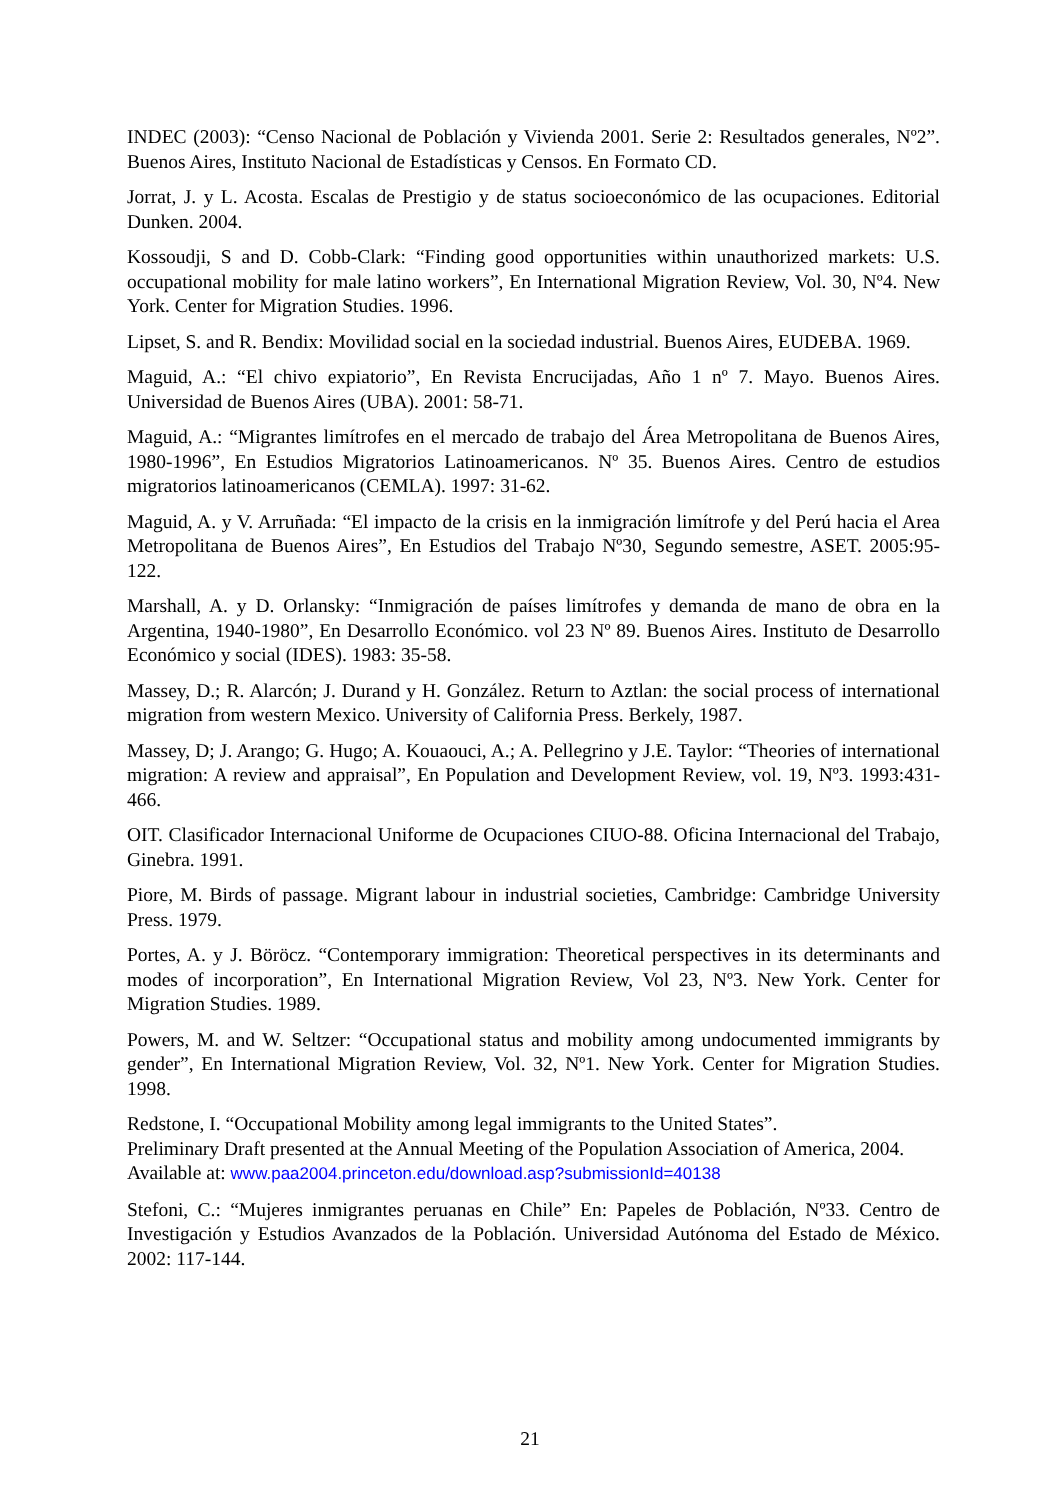INDEC (2003): “Censo Nacional de Población y Vivienda 2001. Serie 2: Resultados generales, Nº2”. Buenos Aires, Instituto Nacional de Estadísticas y Censos. En Formato CD.
Jorrat, J. y L. Acosta. Escalas de Prestigio y de status socioeconómico de las ocupaciones. Editorial Dunken. 2004.
Kossoudji, S and D. Cobb-Clark: “Finding good opportunities within unauthorized markets: U.S. occupational mobility for male latino workers”, En International Migration Review, Vol. 30, Nº4. New York. Center for Migration Studies. 1996.
Lipset, S. and R. Bendix: Movilidad social en la sociedad industrial. Buenos Aires, EUDEBA. 1969.
Maguid, A.: “El chivo expiatorio”, En Revista Encrucijadas, Año 1 nº 7. Mayo. Buenos Aires. Universidad de Buenos Aires (UBA). 2001: 58-71.
Maguid, A.: “Migrantes limítrofes en el mercado de trabajo del Área Metropolitana de Buenos Aires, 1980-1996”, En Estudios Migratorios Latinoamericanos. Nº 35. Buenos Aires. Centro de estudios migratorios latinoamericanos (CEMLA). 1997: 31-62.
Maguid, A. y V. Arruñada: “El impacto de la crisis en la inmigración limítrofe y del Perú hacia el Area Metropolitana de Buenos Aires”, En Estudios del Trabajo Nº30, Segundo semestre, ASET. 2005:95-122.
Marshall, A. y D. Orlansky: “Inmigración de países limítrofes y demanda de mano de obra en la Argentina, 1940-1980”, En Desarrollo Económico. vol 23 Nº 89. Buenos Aires. Instituto de Desarrollo Económico y social (IDES). 1983: 35-58.
Massey, D.; R. Alarcón; J. Durand y H. González. Return to Aztlan: the social process of international migration from western Mexico. University of California Press. Berkely, 1987.
Massey, D; J. Arango; G. Hugo; A. Kouaouci, A.; A. Pellegrino y J.E. Taylor: “Theories of international migration: A review and appraisal”, En Population and Development Review, vol. 19, Nº3. 1993:431-466.
OIT. Clasificador Internacional Uniforme de Ocupaciones CIUO-88. Oficina Internacional del Trabajo, Ginebra. 1991.
Piore, M. Birds of passage. Migrant labour in industrial societies, Cambridge: Cambridge University Press. 1979.
Portes, A. y J. Böröcz. “Contemporary immigration: Theoretical perspectives in its determinants and modes of incorporation”, En International Migration Review, Vol 23, Nº3. New York. Center for Migration Studies. 1989.
Powers, M. and W. Seltzer: “Occupational status and mobility among undocumented immigrants by gender”, En International Migration Review, Vol. 32, Nº1. New York. Center for Migration Studies. 1998.
Redstone, I. “Occupational Mobility among legal immigrants to the United States”.
Preliminary Draft presented at the Annual Meeting of the Population Association of America, 2004. Available at: www.paa2004.princeton.edu/download.asp?submissionId=40138
Stefoni, C.: “Mujeres inmigrantes peruanas en Chile” En: Papeles de Población, Nº33. Centro de Investigación y Estudios Avanzados de la Población. Universidad Autónoma del Estado de México. 2002: 117-144.
21